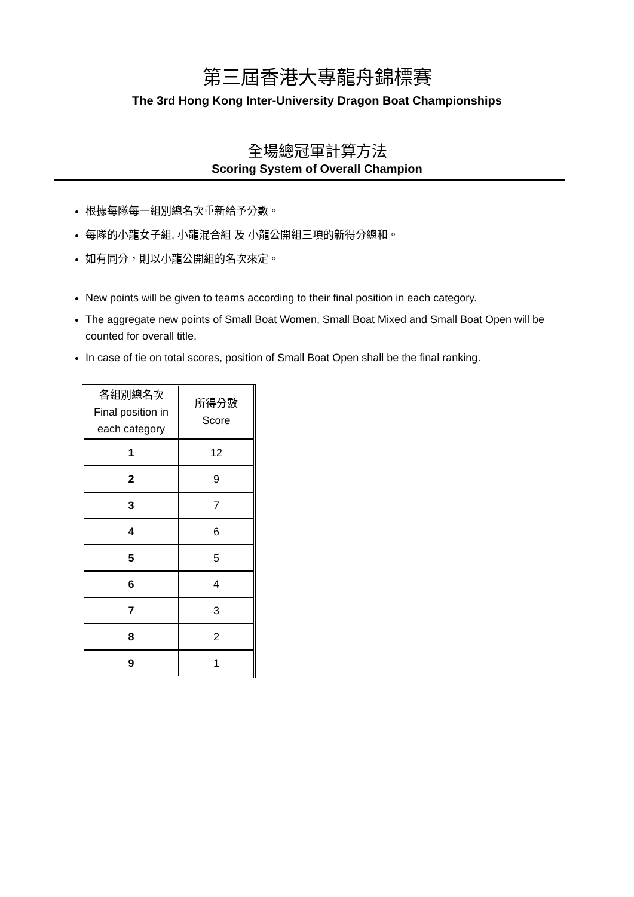第三屆香港大專龍舟錦標賽
The 3rd Hong Kong Inter-University Dragon Boat Championships
全場總冠軍計算方法
Scoring System of Overall Champion
根據每隊每一組別總名次重新給予分數。
每隊的小龍女子組, 小龍混合組 及 小龍公開組三項的新得分總和。
如有同分，則以小龍公開組的名次來定。
New points will be given to teams according to their final position in each category.
The aggregate new points of Small Boat Women, Small Boat Mixed and Small Boat Open will be counted for overall title.
In case of tie on total scores, position of Small Boat Open shall be the final ranking.
| 各組別總名次 Final position in each category | 所得分數 Score |
| --- | --- |
| 1 | 12 |
| 2 | 9 |
| 3 | 7 |
| 4 | 6 |
| 5 | 5 |
| 6 | 4 |
| 7 | 3 |
| 8 | 2 |
| 9 | 1 |